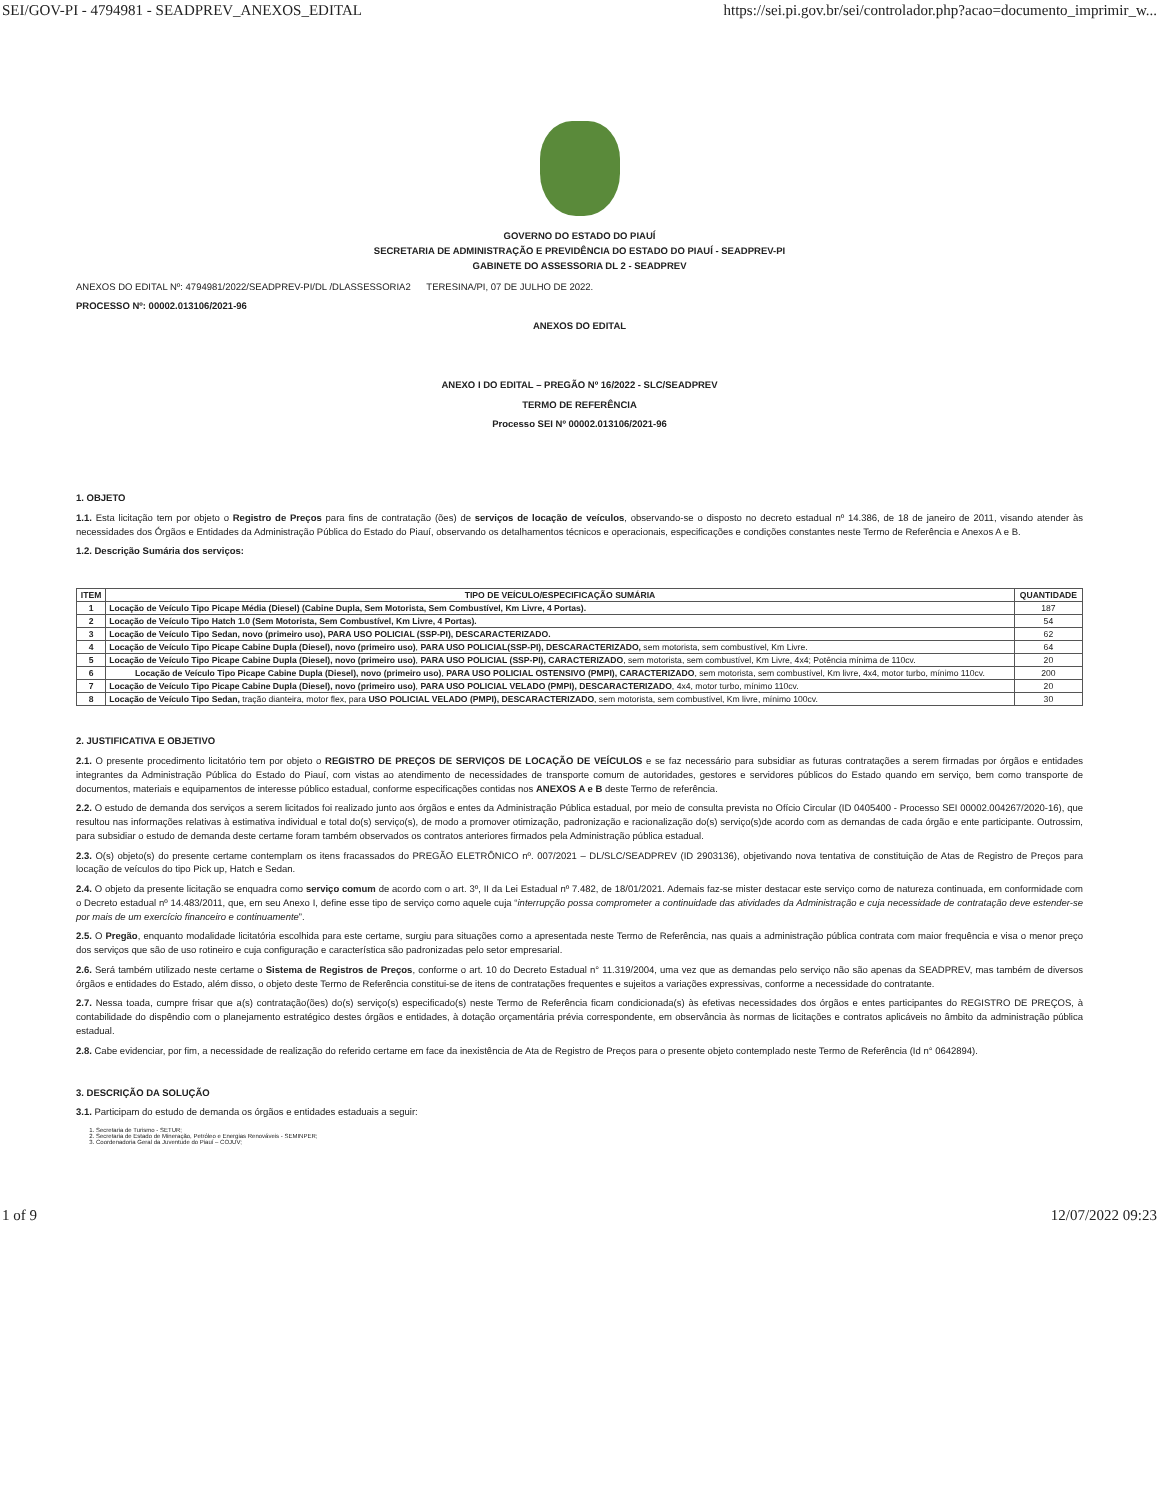SEI/GOV-PI - 4794981 - SEADPREV_ANEXOS_EDITAL https://sei.pi.gov.br/sei/controlador.php?acao=documento_imprimir_w...
GOVERNO DO ESTADO DO PIAUÍ
SECRETARIA DE ADMINISTRAÇÃO E PREVIDÊNCIA DO ESTADO DO PIAUÍ - SEADPREV-PI
GABINETE DO ASSESSORIA DL 2 - SEADPREV
ANEXOS DO EDITAL Nº: 4794981/2022/SEADPREV-PI/DL /DLASSESSORIA2 TERESINA/PI, 07 DE JULHO DE 2022.
PROCESSO Nº: 00002.013106/2021-96
ANEXOS DO EDITAL
ANEXO I DO EDITAL – PREGÃO Nº 16/2022 - SLC/SEADPREV
TERMO DE REFERÊNCIA
Processo SEI Nº 00002.013106/2021-96
1. OBJETO
1.1. Esta licitação tem por objeto o Registro de Preços para fins de contratação (ões) de serviços de locação de veículos, observando-se o disposto no decreto estadual nº 14.386, de 18 de janeiro de 2011, visando atender às necessidades dos Órgãos e Entidades da Administração Pública do Estado do Piauí, observando os detalhamentos técnicos e operacionais, especificações e condições constantes neste Termo de Referência e Anexos A e B.
1.2. Descrição Sumária dos serviços:
| ITEM | TIPO DE VEÍCULO/ESPECIFICAÇÃO SUMÁRIA | QUANTIDADE |
| --- | --- | --- |
| 1 | Locação de Veículo Tipo Picape Média (Diesel) (Cabine Dupla, Sem Motorista, Sem Combustível, Km Livre, 4 Portas). | 187 |
| 2 | Locação de Veículo Tipo Hatch 1.0 (Sem Motorista, Sem Combustível, Km Livre, 4 Portas). | 54 |
| 3 | Locação de Veículo Tipo Sedan, novo (primeiro uso), PARA USO POLICIAL (SSP-PI), DESCARACTERIZADO. | 62 |
| 4 | Locação de Veículo Tipo Picape Cabine Dupla (Diesel), novo (primeiro uso) , PARA USO POLICIAL(SSP-PI), DESCARACTERIZADO, sem motorista, sem combustível, Km Livre. | 64 |
| 5 | Locação de Veículo Tipo Picape Cabine Dupla (Diesel), novo (primeiro uso) , PARA USO POLICIAL (SSP-PI), CARACTERIZADO , sem motorista, sem combustível, Km Livre, 4x4; Potência mínima de 110cv. | 20 |
| 6 | Locação de Veículo Tipo Picape Cabine Dupla (Diesel), novo (primeiro uso) , PARA USO POLICIAL OSTENSIVO (PMPI), CARACTERIZADO , sem motorista, sem combustível, Km livre, 4x4, motor turbo, mínimo 110cv. | 200 |
| 7 | Locação de Veículo Tipo Picape Cabine Dupla (Diesel), novo (primeiro uso) , PARA USO POLICIAL VELADO (PMPI), DESCARACTERIZADO , 4x4, motor turbo, mínimo 110cv. | 20 |
| 8 | Locação de Veículo Tipo Sedan, tração dianteira, motor flex, para USO POLICIAL VELADO (PMPI), DESCARACTERIZADO , sem motorista, sem combustível, Km livre, mínimo 100cv. | 30 |
2. JUSTIFICATIVA E OBJETIVO
2.1. O presente procedimento licitatório tem por objeto o REGISTRO DE PREÇOS DE SERVIÇOS DE LOCAÇÃO DE VEÍCULOS e se faz necessário para subsidiar as futuras contratações a serem firmadas por órgãos e entidades integrantes da Administração Pública do Estado do Piauí, com vistas ao atendimento de necessidades de transporte comum de autoridades, gestores e servidores públicos do Estado quando em serviço, bem como transporte de documentos, materiais e equipamentos de interesse público estadual, conforme especificações contidas nos ANEXOS A e B deste Termo de referência.
2.2. O estudo de demanda dos serviços a serem licitados foi realizado junto aos órgãos e entes da Administração Pública estadual, por meio de consulta prevista no Ofício Circular (ID 0405400 - Processo SEI 00002.004267/2020-16), que resultou nas informações relativas à estimativa individual e total do(s) serviço(s), de modo a promover otimização, padronização e racionalização do(s) serviço(s)de acordo com as demandas de cada órgão e ente participante. Outrossim, para subsidiar o estudo de demanda deste certame foram também observados os contratos anteriores firmados pela Administração pública estadual.
2.3. O(s) objeto(s) do presente certame contemplam os itens fracassados do PREGÃO ELETRÔNICO nº. 007/2021 – DL/SLC/SEADPREV (ID 2903136), objetivando nova tentativa de constituição de Atas de Registro de Preços para locação de veículos do tipo Pick up, Hatch e Sedan.
2.4. O objeto da presente licitação se enquadra como serviço comum de acordo com o art. 3º, II da Lei Estadual nº 7.482, de 18/01/2021. Ademais faz-se mister destacar este serviço como de natureza continuada, em conformidade com o Decreto estadual nº 14.483/2011, que, em seu Anexo I, define esse tipo de serviço como aquele cuja “interrupção possa comprometer a continuidade das atividades da Administração e cuja necessidade de contratação deve estender-se por mais de um exercício financeiro e continuamente”.
2.5. O Pregão, enquanto modalidade licitatória escolhida para este certame, surgiu para situações como a apresentada neste Termo de Referência, nas quais a administração pública contrata com maior frequência e visa o menor preço dos serviços que são de uso rotineiro e cuja configuração e característica são padronizadas pelo setor empresarial.
2.6. Será também utilizado neste certame o Sistema de Registros de Preços, conforme o art. 10 do Decreto Estadual n° 11.319/2004, uma vez que as demandas pelo serviço não são apenas da SEADPREV, mas também de diversos órgãos e entidades do Estado, além disso, o objeto deste Termo de Referência constitui-se de itens de contratações frequentes e sujeitos a variações expressivas, conforme a necessidade do contratante.
2.7. Nessa toada, cumpre frisar que a(s) contratação(ões) do(s) serviço(s) especificado(s) neste Termo de Referência ficam condicionada(s) às efetivas necessidades dos órgãos e entes participantes do REGISTRO DE PREÇOS, à contabilidade do dispêndio com o planejamento estratégico destes órgãos e entidades, à dotação orçamentária prévia correspondente, em observância às normas de licitações e contratos aplicáveis no âmbito da administração pública estadual.
2.8. Cabe evidenciar, por fim, a necessidade de realização do referido certame em face da inexistência de Ata de Registro de Preços para o presente objeto contemplado neste Termo de Referência (Id n° 0642894).
3. DESCRIÇÃO DA SOLUÇÃO
3.1. Participam do estudo de demanda os órgãos e entidades estaduais a seguir:
1. Secretaria de Turismo - SETUR;
2. Secretaria de Estado de Mineração, Petróleo e Energias Renováveis - SEMINPER;
3. Coordenadoria Geral da Juventude do Piauí – COJUV;
1 of 9 12/07/2022 09:23